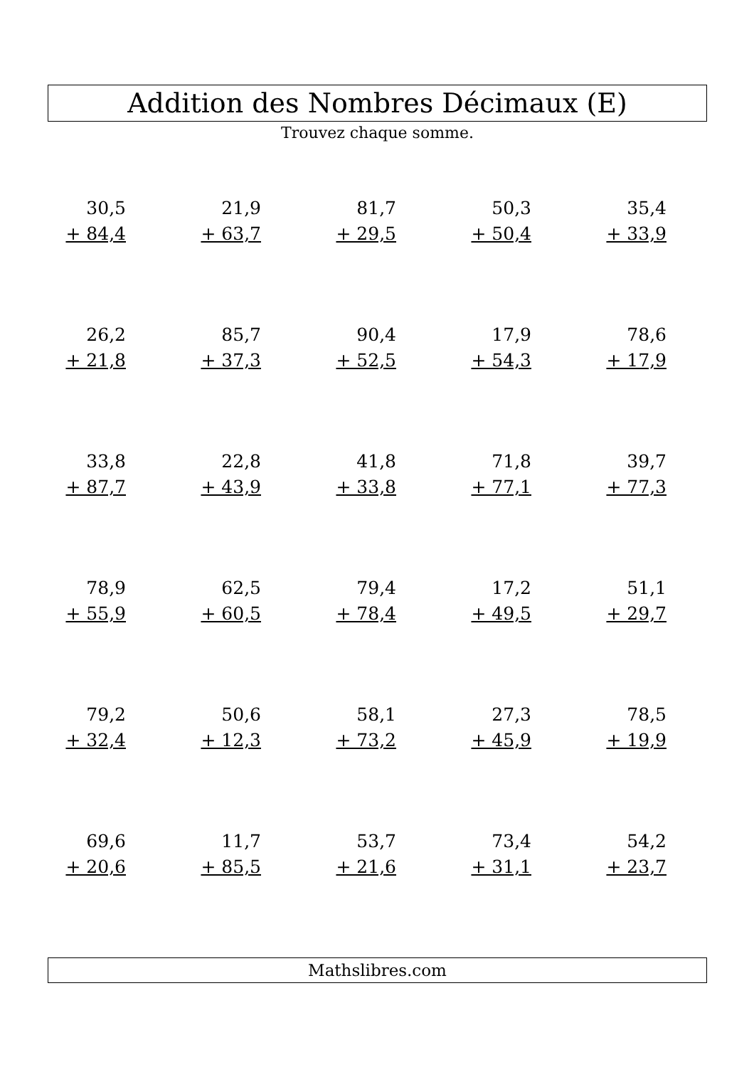Addition des Nombres Décimaux (E)
Trouvez chaque somme.
| 30,5 + 84,4 | 21,9 + 63,7 | 81,7 + 29,5 | 50,3 + 50,4 | 35,4 + 33,9 |
| 26,2 + 21,8 | 85,7 + 37,3 | 90,4 + 52,5 | 17,9 + 54,3 | 78,6 + 17,9 |
| 33,8 + 87,7 | 22,8 + 43,9 | 41,8 + 33,8 | 71,8 + 77,1 | 39,7 + 77,3 |
| 78,9 + 55,9 | 62,5 + 60,5 | 79,4 + 78,4 | 17,2 + 49,5 | 51,1 + 29,7 |
| 79,2 + 32,4 | 50,6 + 12,3 | 58,1 + 73,2 | 27,3 + 45,9 | 78,5 + 19,9 |
| 69,6 + 20,6 | 11,7 + 85,5 | 53,7 + 21,6 | 73,4 + 31,1 | 54,2 + 23,7 |
Mathslibres.com